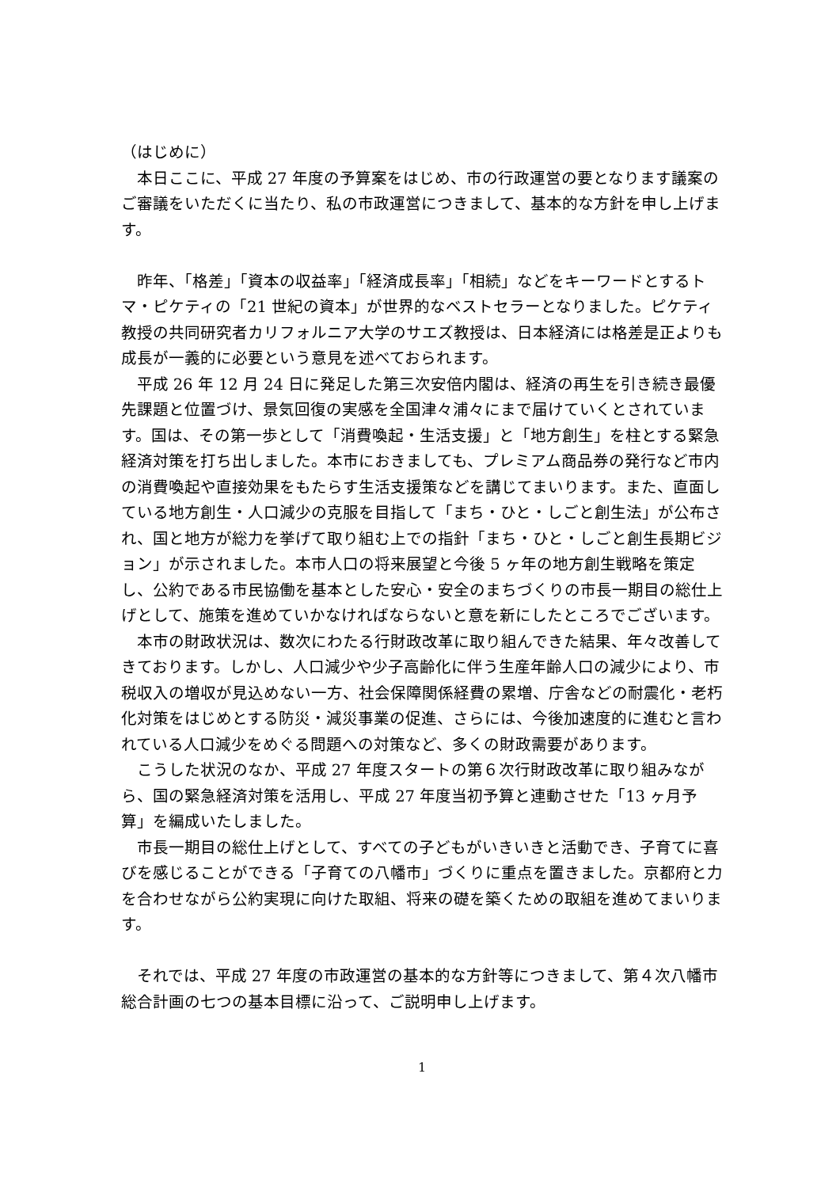（はじめに）
本日ここに、平成 27 年度の予算案をはじめ、市の行政運営の要となります議案のご審議をいただくに当たり、私の市政運営につきまして、基本的な方針を申し上げます。
昨年、「格差」「資本の収益率」「経済成長率」「相続」などをキーワードとするトマ・ピケティの「21 世紀の資本」が世界的なベストセラーとなりました。ピケティ教授の共同研究者カリフォルニア大学のサエズ教授は、日本経済には格差是正よりも成長が一義的に必要という意見を述べておられます。
平成 26 年 12 月 24 日に発足した第三次安倍内閣は、経済の再生を引き続き最優先課題と位置づけ、景気回復の実感を全国津々浦々にまで届けていくとされています。国は、その第一歩として「消費喚起・生活支援」と「地方創生」を柱とする緊急経済対策を打ち出しました。本市におきましても、プレミアム商品券の発行など市内の消費喚起や直接効果をもたらす生活支援策などを講じてまいります。また、直面している地方創生・人口減少の克服を目指して「まち・ひと・しごと創生法」が公布され、国と地方が総力を挙げて取り組む上での指針「まち・ひと・しごと創生長期ビジョン」が示されました。本市人口の将来展望と今後 5 ヶ年の地方創生戦略を策定し、公約である市民協働を基本とした安心・安全のまちづくりの市長一期目の総仕上げとして、施策を進めていかなければならないと意を新にしたところでございます。
本市の財政状況は、数次にわたる行財政改革に取り組んできた結果、年々改善してきております。しかし、人口減少や少子高齢化に伴う生産年齢人口の減少により、市税収入の増収が見込めない一方、社会保障関係経費の累増、庁舎などの耐震化・老朽化対策をはじめとする防災・減災事業の促進、さらには、今後加速度的に進むと言われている人口減少をめぐる問題への対策など、多くの財政需要があります。
こうした状況のなか、平成 27 年度スタートの第６次行財政改革に取り組みながら、国の緊急経済対策を活用し、平成 27 年度当初予算と連動させた「13 ヶ月予算」を編成いたしました。
市長一期目の総仕上げとして、すべての子どもがいきいきと活動でき、子育てに喜びを感じることができる「子育ての八幡市」づくりに重点を置きました。京都府と力を合わせながら公約実現に向けた取組、将来の礎を築くための取組を進めてまいります。
それでは、平成 27 年度の市政運営の基本的な方針等につきまして、第４次八幡市総合計画の七つの基本目標に沿って、ご説明申し上げます。
1